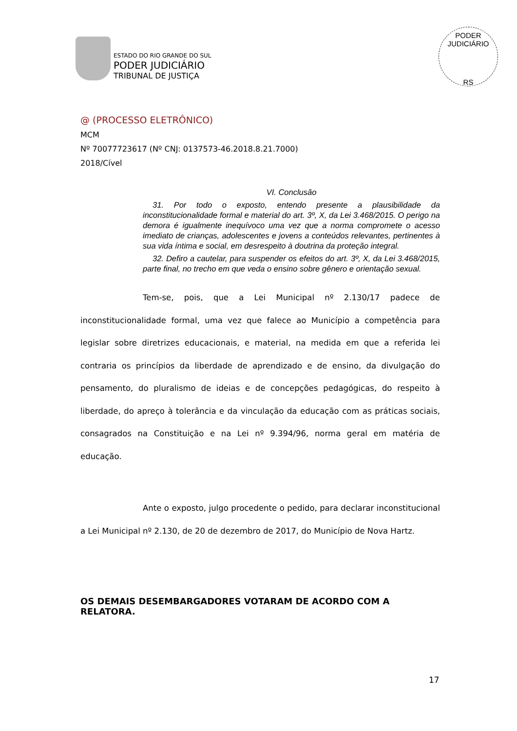ESTADO DO RIO GRANDE DO SUL
PODER JUDICIÁRIO
TRIBUNAL DE JUSTIÇA
PODER JUDICIÁRIO
RS
@ (PROCESSO ELETRÔNICO)
MCM
Nº 70077723617 (Nº CNJ: 0137573-46.2018.8.21.7000)
2018/Cível
VI. Conclusão
31. Por todo o exposto, entendo presente a plausibilidade da inconstitucionalidade formal e material do art. 3º, X, da Lei 3.468/2015. O perigo na demora é igualmente inequívoco uma vez que a norma compromete o acesso imediato de crianças, adolescentes e jovens a conteúdos relevantes, pertinentes à sua vida íntima e social, em desrespeito à doutrina da proteção integral.
32. Defiro a cautelar, para suspender os efeitos do art. 3º, X, da Lei 3.468/2015, parte final, no trecho em que veda o ensino sobre gênero e orientação sexual.
Tem-se, pois, que a Lei Municipal nº 2.130/17 padece de inconstitucionalidade formal, uma vez que falece ao Município a competência para legislar sobre diretrizes educacionais, e material, na medida em que a referida lei contraria os princípios da liberdade de aprendizado e de ensino, da divulgação do pensamento, do pluralismo de ideias e de concepções pedagógicas, do respeito à liberdade, do apreço à tolerância e da vinculação da educação com as práticas sociais, consagrados na Constituição e na Lei nº 9.394/96, norma geral em matéria de educação.
Ante o exposto, julgo procedente o pedido, para declarar inconstitucional a Lei Municipal nº 2.130, de 20 de dezembro de 2017, do Município de Nova Hartz.
OS DEMAIS DESEMBARGADORES VOTARAM DE ACORDO COM A RELATORA.
17